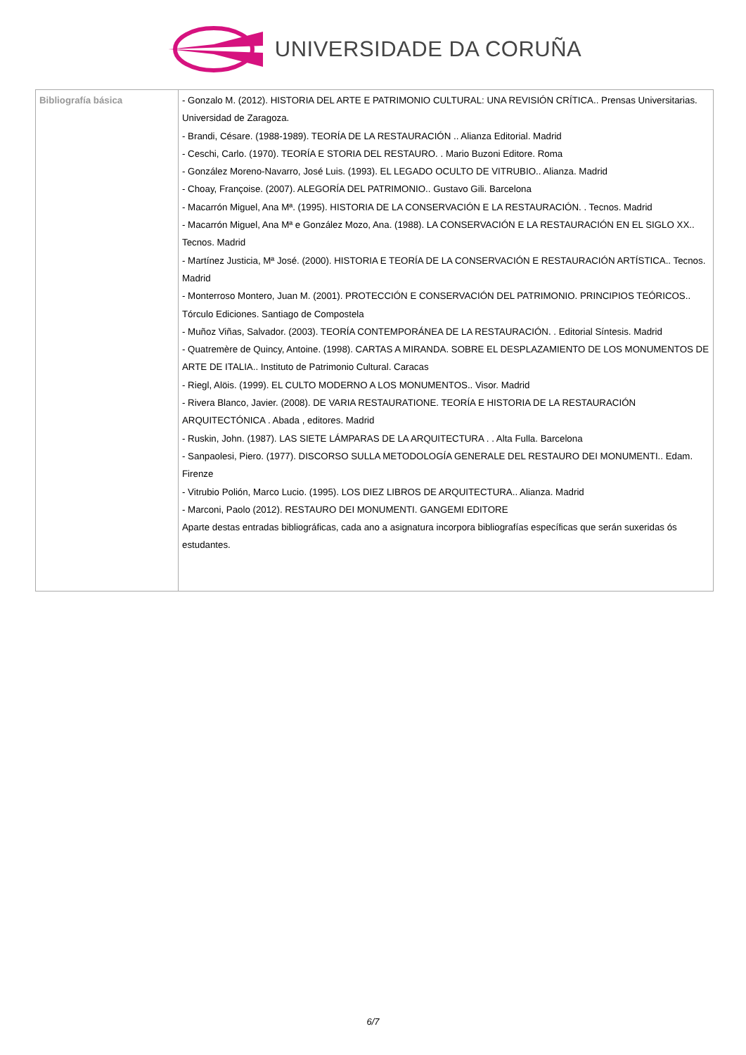UNIVERSIDADE DA CORUÑA
| Bibliografía básica | - Gonzalo M. (2012). HISTORIA DEL ARTE E PATRIMONIO CULTURAL: UNA REVISIÓN CRÍTICA.. Prensas Universitarias. Universidad de Zaragoza. - Brandi, Césare. (1988-1989). TEORÍA DE LA RESTAURACIÓN .. Alianza Editorial. Madrid - Ceschi, Carlo. (1970). TEORÍA E STORIA DEL RESTAURO. . Mario Buzoni Editore. Roma - González Moreno-Navarro, José Luis. (1993). EL LEGADO OCULTO DE VITRUBIO.. Alianza. Madrid - Choay, Françoise. (2007). ALEGORÍA DEL PATRIMONIO.. Gustavo Gili. Barcelona - Macarrón Miguel, Ana Mª. (1995). HISTORIA DE LA CONSERVACIÓN E LA RESTAURACIÓN. . Tecnos. Madrid - Macarrón Miguel, Ana Mª e González Mozo, Ana. (1988). LA CONSERVACIÓN E LA RESTAURACIÓN EN EL SIGLO XX.. Tecnos. Madrid - Martínez Justicia, Mª José. (2000). HISTORIA E TEORÍA DE LA CONSERVACIÓN E RESTAURACIÓN ARTÍSTICA.. Tecnos. Madrid - Monterroso Montero, Juan M. (2001). PROTECCIÓN E CONSERVACIÓN DEL PATRIMONIO. PRINCIPIOS TEÓRICOS.. Tórculo Ediciones. Santiago de Compostela - Muñoz Viñas, Salvador. (2003). TEORÍA CONTEMPORÁNEA DE LA RESTAURACIÓN. . Editorial Síntesis. Madrid - Quatremère de Quincy, Antoine. (1998). CARTAS A MIRANDA. SOBRE EL DESPLAZAMIENTO DE LOS MONUMENTOS DE ARTE DE ITALIA.. Instituto de Patrimonio Cultural. Caracas - Riegl, Alöis. (1999). EL CULTO MODERNO A LOS MONUMENTOS.. Visor. Madrid - Rivera Blanco, Javier. (2008). DE VARIA RESTAURATIONE. TEORÍA E HISTORIA DE LA RESTAURACIÓN ARQUITECTÓNICA . Abada , editores. Madrid - Ruskin, John. (1987). LAS SIETE LÁMPARAS DE LA ARQUITECTURA . . Alta Fulla. Barcelona - Sanpaolesi, Piero. (1977). DISCORSO SULLA METODOLOGÍA GENERALE DEL RESTAURO DEI MONUMENTI.. Edam. Firenze - Vitrubio Polión, Marco Lucio. (1995). LOS DIEZ LIBROS DE ARQUITECTURA.. Alianza. Madrid - Marconi, Paolo (2012). RESTAURO DEI MONUMENTI. GANGEMI EDITORE Aparte destas entradas bibliográficas, cada ano a asignatura incorpora bibliografías específicas que serán suxeridas ós estudantes. |
6/7